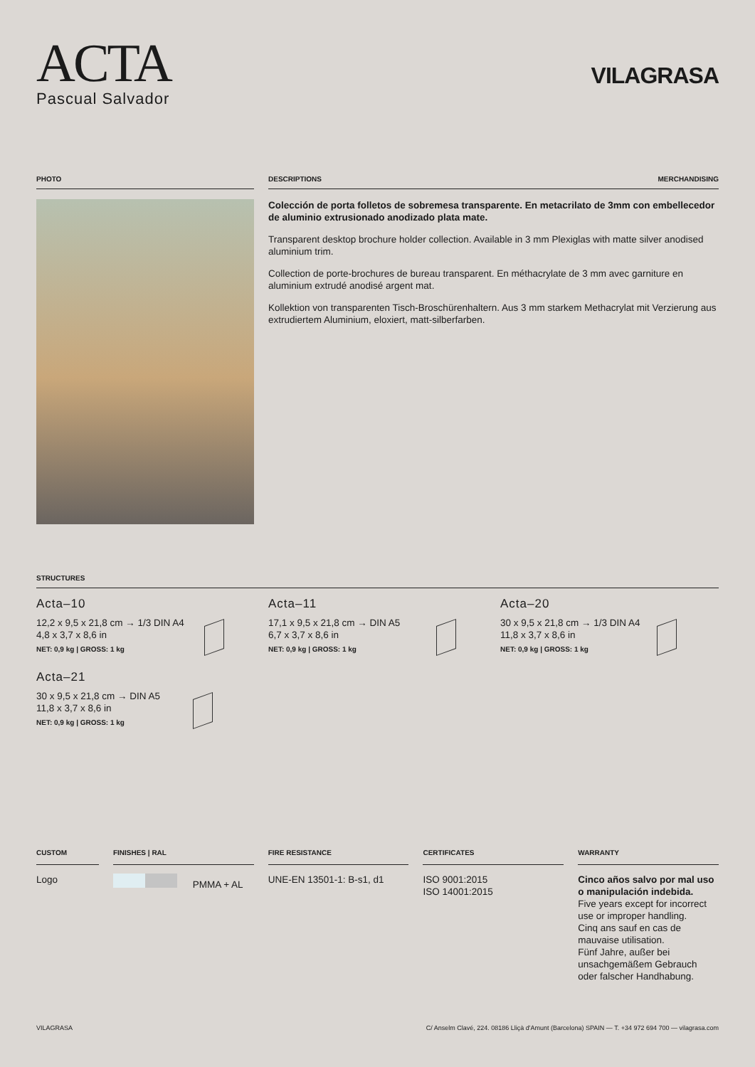ACTA
Pascual Salvador
VILAGRASA
PHOTO DESCRIPTIONS MERCHANDISING
Colección de porta folletos de sobremesa transparente. En metacrilato de 3mm con embellecedor de aluminio extrusionado anodizado plata mate.
Transparent desktop brochure holder collection. Available in 3 mm Plexiglas with matte silver anodised aluminium trim.
Collection de porte-brochures de bureau transparent. En méthacrylate de 3 mm avec garniture en aluminium extrudé anodisé argent mat.
Kollektion von transparenten Tisch-Broschürenhaltern. Aus 3 mm starkem Methacrylat mit Verzierung aus extrudiertem Aluminium, eloxiert, matt-silberfarben.
STRUCTURES
Acta–10
12,2 x 9,5 x 21,8 cm → 1/3 DIN A4
4,8 x 3,7 x 8,6 in
NET: 0,9 kg | GROSS: 1 kg
Acta–11
17,1 x 9,5 x 21,8 cm → DIN A5
6,7 x 3,7 x 8,6 in
NET: 0,9 kg | GROSS: 1 kg
Acta–20
30 x 9,5 x 21,8 cm → 1/3 DIN A4
11,8 x 3,7 x 8,6 in
NET: 0,9 kg | GROSS: 1 kg
Acta–21
30 x 9,5 x 21,8 cm → DIN A5
11,8 x 3,7 x 8,6 in
NET: 0,9 kg | GROSS: 1 kg
CUSTOM
Logo
FINISHES | RAL
PMMA + AL
FIRE RESISTANCE
UNE-EN 13501-1: B-s1, d1
CERTIFICATES
ISO 9001:2015
ISO 14001:2015
WARRANTY
Cinco años salvo por mal uso o manipulación indebida.
Five years except for incorrect use or improper handling.
Cinq ans sauf en cas de mauvaise utilisation.
Fünf Jahre, außer bei unsachgemäßem Gebrauch oder falscher Handhabung.
VILAGRASA C/ Anselm Clavé, 224. 08186 Lliçà d'Amunt (Barcelona) SPAIN — T. +34 972 694 700 — vilagrasa.com